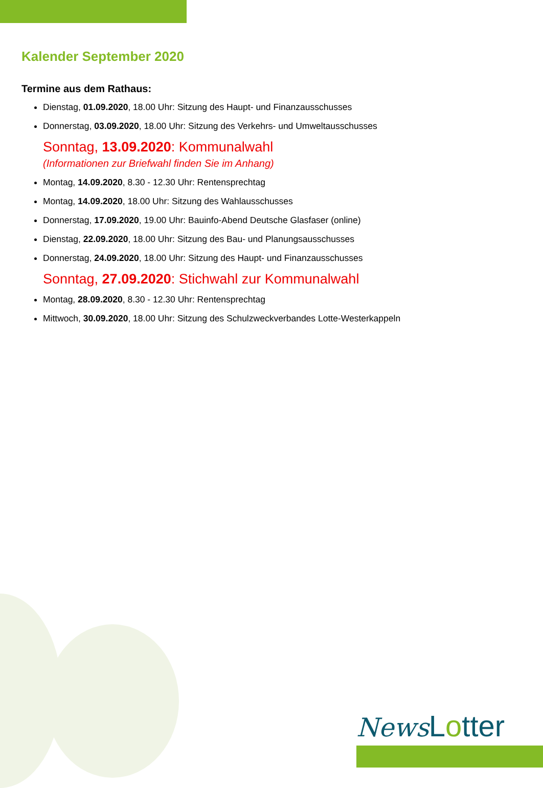Kalender September 2020
Termine aus dem Rathaus:
Dienstag, 01.09.2020, 18.00 Uhr: Sitzung des Haupt- und Finanzausschusses
Donnerstag, 03.09.2020, 18.00 Uhr: Sitzung des Verkehrs- und Umweltausschusses
Sonntag, 13.09.2020: Kommunalwahl
(Informationen zur Briefwahl finden Sie im Anhang)
Montag, 14.09.2020, 8.30 - 12.30 Uhr: Rentensprechtag
Montag, 14.09.2020, 18.00 Uhr: Sitzung des Wahlausschusses
Donnerstag, 17.09.2020, 19.00 Uhr: Bauinfo-Abend Deutsche Glasfaser (online)
Dienstag, 22.09.2020, 18.00 Uhr: Sitzung des Bau- und Planungsausschusses
Donnerstag, 24.09.2020, 18.00 Uhr: Sitzung des Haupt- und Finanzausschusses
Sonntag, 27.09.2020: Stichwahl zur Kommunalwahl
Montag, 28.09.2020, 8.30 - 12.30 Uhr: Rentensprechtag
Mittwoch, 30.09.2020, 18.00 Uhr: Sitzung des Schulzweckverbandes Lotte-Westerkappeln
News Lotter